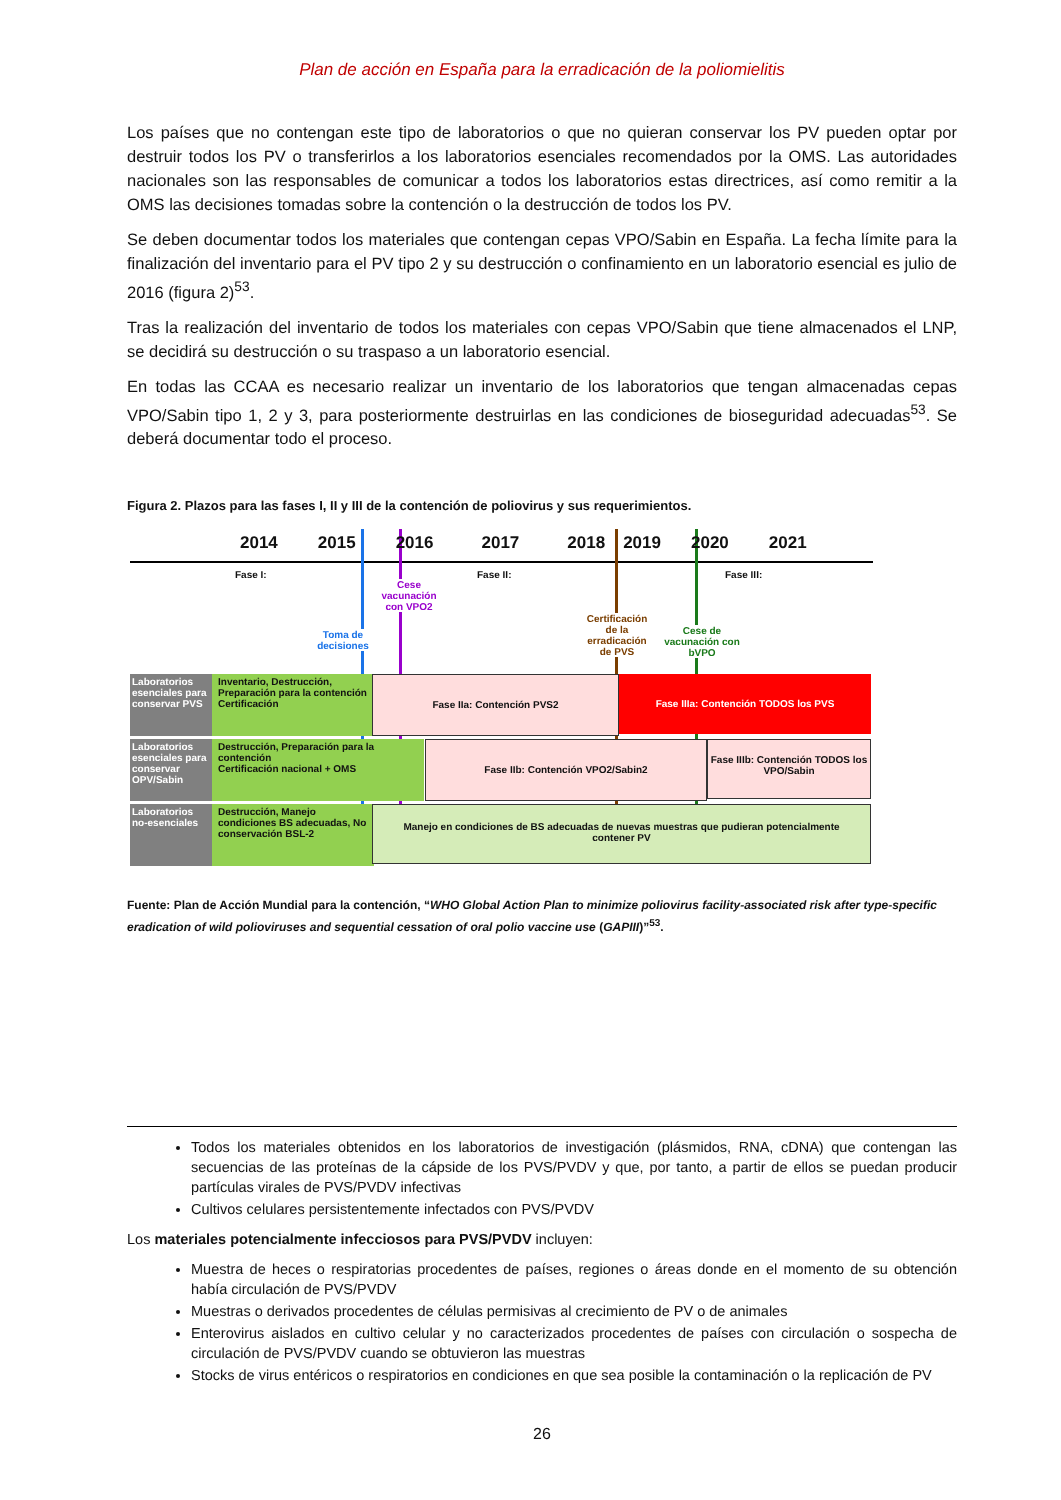Plan de acción en España para la erradicación de la poliomielitis
Los países que no contengan este tipo de laboratorios o que no quieran conservar los PV pueden optar por destruir todos los PV o transferirlos a los laboratorios esenciales recomendados por la OMS. Las autoridades nacionales son las responsables de comunicar a todos los laboratorios estas directrices, así como remitir a la OMS las decisiones tomadas sobre la contención o la destrucción de todos los PV.
Se deben documentar todos los materiales que contengan cepas VPO/Sabin en España. La fecha límite para la finalización del inventario para el PV tipo 2 y su destrucción o confinamiento en un laboratorio esencial es julio de 2016 (figura 2)<sup>53</sup>.
Tras la realización del inventario de todos los materiales con cepas VPO/Sabin que tiene almacenados el LNP, se decidirá su destrucción o su traspaso a un laboratorio esencial.
En todas las CCAA es necesario realizar un inventario de los laboratorios que tengan almacenadas cepas VPO/Sabin tipo 1, 2 y 3, para posteriormente destruirlas en las condiciones de bioseguridad adecuadas<sup>53</sup>. Se deberá documentar todo el proceso.
Figura 2. Plazos para las fases I, II y III de la contención de poliovirus y sus requerimientos.
2014 2015 2016 2017 2018 2019 2020 2021
Fase I: Fase II: Fase III:
Cese vacunación con VPO2
Toma de decisiones
Certificación de la erradicación de PVS
Cese de vacunación con bVPO
Laboratorios esenciales para conservar PVS
Inventario, Destrucción, Preparación para la contención
Certificación
Fase IIa: Contención PVS2 Fase IIIa: Contención TODOS los PVS
Laboratorios esenciales para conservar OPV/Sabin
Destrucción, Preparación para la contención
Certificación nacional + OMS
Fase IIb: Contención VPO2/Sabin2
Fase IIIb: Contención TODOS los VPO/Sabin
Laboratorios no-esenciales
Destrucción, Manejo condiciones BS adecuadas, No conservación BSL-2
Manejo en condiciones de BS adecuadas de nuevas muestras que pudieran potencialmente contener PV
Fuente: Plan de Acción Mundial para la contención, “WHO Global Action Plan to minimize poliovirus facility-associated risk after type-specific eradication of wild polioviruses and sequential cessation of oral polio vaccine use (GAPIII)”<sup>53</sup>.
Todos los materiales obtenidos en los laboratorios de investigación (plásmidos, RNA, cDNA) que contengan las secuencias de las proteínas de la cápside de los PVS/PVDV y que, por tanto, a partir de ellos se puedan producir partículas virales de PVS/PVDV infectivas
Cultivos celulares persistentemente infectados con PVS/PVDV
Los materiales potencialmente infecciosos para PVS/PVDV incluyen:
Muestra de heces o respiratorias procedentes de países, regiones o áreas donde en el momento de su obtención había circulación de PVS/PVDV
Muestras o derivados procedentes de células permisivas al crecimiento de PV o de animales
Enterovirus aislados en cultivo celular y no caracterizados procedentes de países con circulación o sospecha de circulación de PVS/PVDV cuando se obtuvieron las muestras
Stocks de virus entéricos o respiratorios en condiciones en que sea posible la contaminación o la replicación de PV
26